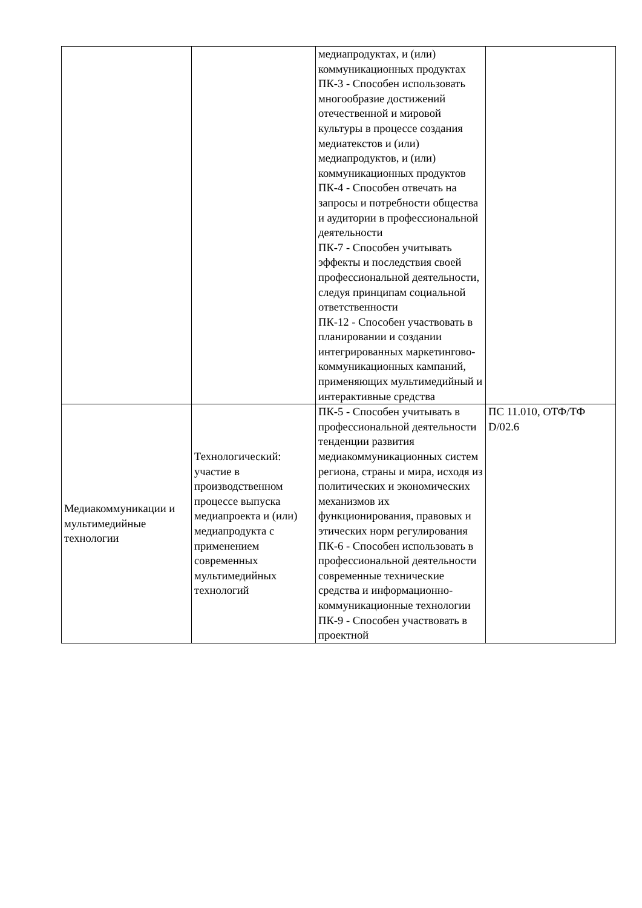| | | медиапродуктах, и (или) коммуникационных продуктах ПК-3 - Способен использовать многообразие достижений отечественной и мировой культуры в процессе создания медиатекстов и (или) медиапродуктов, и (или) коммуникационных продуктов ПК-4 - Способен отвечать на запросы и потребности общества и аудитории в профессиональной деятельности ПК-7 - Способен учитывать эффекты и последствия своей профессиональной деятельности, следуя принципам социальной ответственности ПК-12 - Способен участвовать в планировании и создании интегрированных маркетингово-коммуникационных кампаний, применяющих мультимедийный и интерактивные средства | |
| Медиакоммуникации и мультимедийные технологии | Технологический: участие в производственном процессе выпуска медиапроекта и (или) медиапродукта с применением современных мультимедийных технологий | ПК-5 - Способен учитывать в профессиональной деятельности тенденции развития медиакоммуникационных систем региона, страны и мира, исходя из политических и экономических механизмов их функционирования, правовых и этических норм регулирования ПК-6 - Способен использовать в профессиональной деятельности современные технические средства и информационно-коммуникационные технологии ПК-9 - Способен участвовать в проектной | ПС 11.010, ОТФ/ТФ D/02.6 |